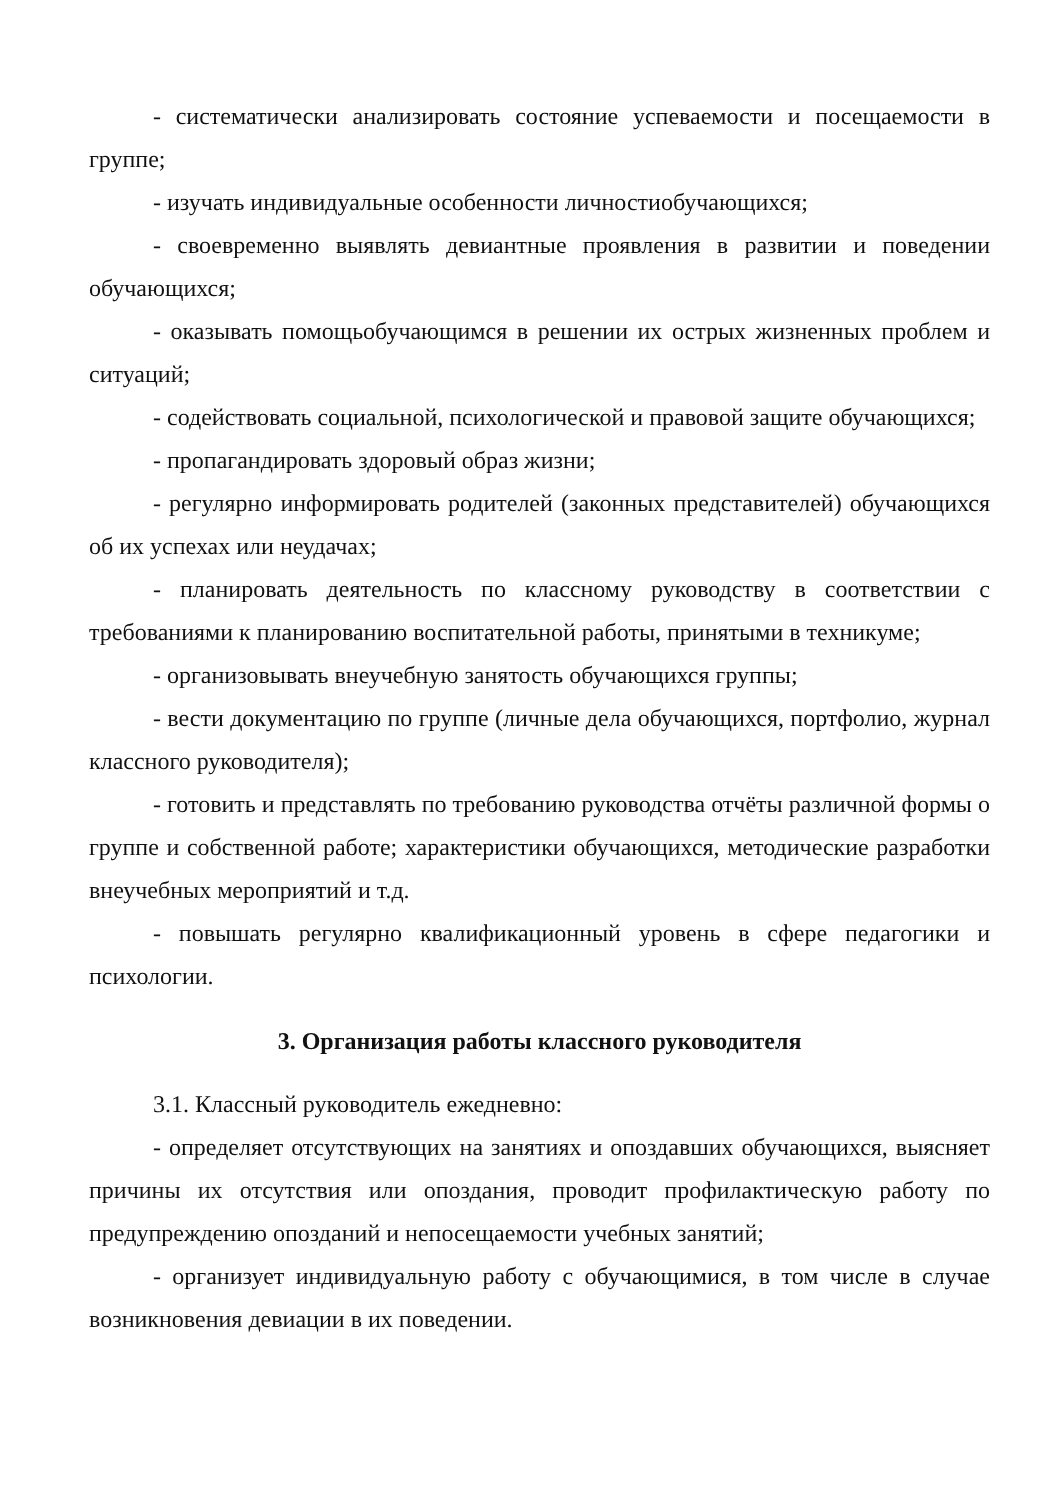- систематически анализировать состояние успеваемости и посещаемости в группе;
- изучать индивидуальные особенности личностиобучающихся;
- своевременно выявлять девиантные проявления в развитии и поведении обучающихся;
- оказывать помощьобучающимся в решении их острых жизненных проблем и ситуаций;
- содействовать социальной, психологической и правовой защите обучающихся;
- пропагандировать здоровый образ жизни;
- регулярно информировать родителей (законных представителей) обучающихся об их успехах или неудачах;
- планировать деятельность по классному руководству в соответствии с требованиями к планированию воспитательной работы, принятыми в техникуме;
- организовывать внеучебную занятость обучающихся группы;
- вести документацию по группе (личные дела обучающихся, портфолио, журнал классного руководителя);
- готовить и представлять по требованию руководства отчёты различной формы о группе и собственной работе; характеристики обучающихся, методические разработки внеучебных мероприятий и т.д.
- повышать регулярно квалификационный уровень в сфере педагогики и психологии.
3. Организация работы классного руководителя
3.1. Классный руководитель ежедневно:
- определяет отсутствующих на занятиях и опоздавших обучающихся, выясняет причины их отсутствия или опоздания, проводит профилактическую работу по предупреждению опозданий и непосещаемости учебных занятий;
- организует индивидуальную работу с обучающимися, в том числе в случае возникновения девиации в их поведении.